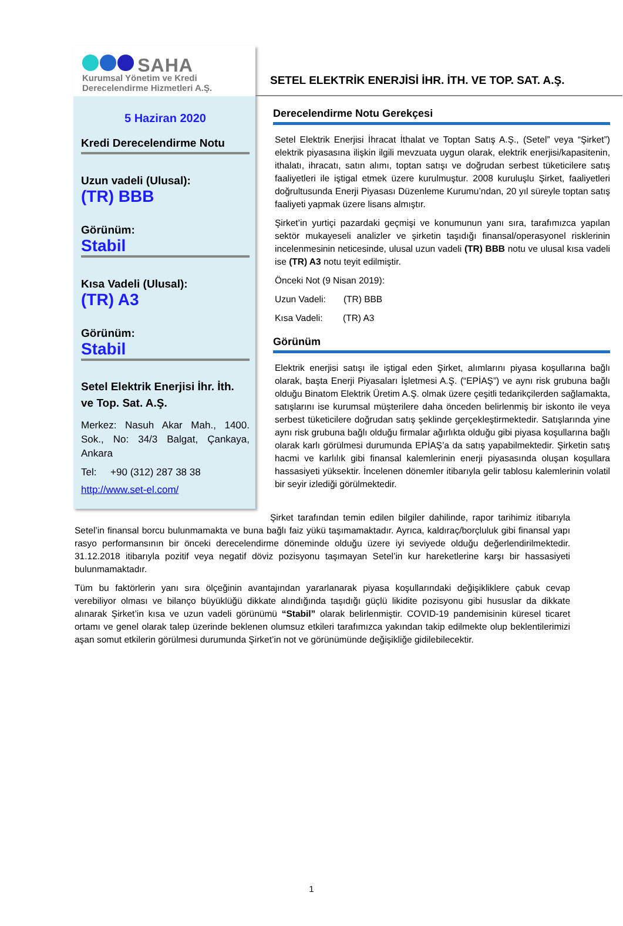SAHA
Kurumsal Yönetim ve Kredi
Derecelendirme Hizmetleri A.Ş.
5 Haziran 2020
Kredi Derecelendirme Notu
Uzun vadeli (Ulusal):
(TR) BBB
Görünüm:
Stabil
Kısa Vadeli (Ulusal):
(TR) A3
Görünüm:
Stabil
Setel Elektrik Enerjisi İhr. İth. ve Top. Sat. A.Ş.
Merkez: Nasuh Akar Mah., 1400. Sok., No: 34/3 Balgat, Çankaya, Ankara
Tel: +90 (312) 287 38 38
http://www.set-el.com/
SETEL ELEKTRİK ENERJİSİ İHR. İTH. VE TOP. SAT. A.Ş.
Derecelendirme Notu Gerekçesi
Setel Elektrik Enerjisi İhracat İthalat ve Toptan Satış A.Ş., (Setel” veya “Şirket”) elektrik piyasasına ilişkin ilgili mevzuata uygun olarak, elektrik enerjisi/kapasitenin, ithalatı, ihracatı, satın alımı, toptan satışı ve doğrudan serbest tüketicilere satış faaliyetleri ile iştigal etmek üzere kurulmuştur. 2008 kuruluşlu Şirket, faaliyetleri doğrultusunda Enerji Piyasası Düzenleme Kurumu’ndan, 20 yıl süreyle toptan satış faaliyeti yapmak üzere lisans almıştır.
Şirket’in yurtiçi pazardaki geçmişi ve konumunun yanı sıra, tarafımızca yapılan sektör mukayeseli analizler ve şirketin taşıdığı finansal/operasyonel risklerinin incelenmesinin neticesinde, ulusal uzun vadeli (TR) BBB notu ve ulusal kısa vadeli ise (TR) A3 notu teyit edilmiştir.
Önceki Not (9 Nisan 2019):
Uzun Vadeli: (TR) BBB
Kısa Vadeli: (TR) A3
Görünüm
Elektrik enerjisi satışı ile iştigal eden Şirket, alımlarını piyasa koşullarına bağlı olarak, başta Enerji Piyasaları İşletmesi A.Ş. (“EPİAŞ”) ve aynı risk grubuna bağlı olduğu Binatom Elektrik Üretim A.Ş. olmak üzere çeşitli tedarikçilerden sağlamakta, satışlarını ise kurumsal müşterilere daha önceden belirlenmiş bir iskonto ile veya serbest tüketicilere doğrudan satış şeklinde gerçekleştirmektedir. Satışlarında yine aynı risk grubuna bağlı olduğu firmalar ağırlıkta olduğu gibi piyasa koşullarına bağlı olarak karlı görülmesi durumunda EPİAŞ’a da satış yapabilmektedir. Şirketin satış hacmi ve karlılık gibi finansal kalemlerinin enerji piyasasında oluşan koşullara hassasiyeti yüksektir. İncelenen dönemler itibarıyla gelir tablosu kalemlerinin volatil bir seyir izlediği görülmektedir.
Şirket tarafından temin edilen bilgiler dahilinde, rapor tarihimiz itibarıyla Setel’in finansal borcu bulunmamakta ve buna bağlı faiz yükü taşımamaktadır. Ayrıca, kaldıraç/borçluluk gibi finansal yapı rasyo performansının bir önceki derecelendirme döneminde olduğu üzere iyi seviyede olduğu değerlendirilmektedir. 31.12.2018 itibarıyla pozitif veya negatif döviz pozisyonu taşımayan Setel’in kur hareketlerine karşı bir hassasiyeti bulunmamaktadır.
Tüm bu faktörlerin yanı sıra ölçeğinin avantajından yararlanarak piyasa koşullarındaki değişikliklere çabuk cevap verebiliyor olması ve bilanço büyüklüğü dikkate alındığında taşıdığı güçlü likidite pozisyonu gibi hususlar da dikkate alınarak Şirket’in kısa ve uzun vadeli görünümü “Stabil” olarak belirlenmiştir. COVID-19 pandemisinin küresel ticaret ortamı ve genel olarak talep üzerinde beklenen olumsuz etkileri tarafımızca yakından takip edilmekte olup beklentilerimizi aşan somut etkilerin görülmesi durumunda Şirket’in not ve görünümünde değişikliğe gidilebilecektir.
1